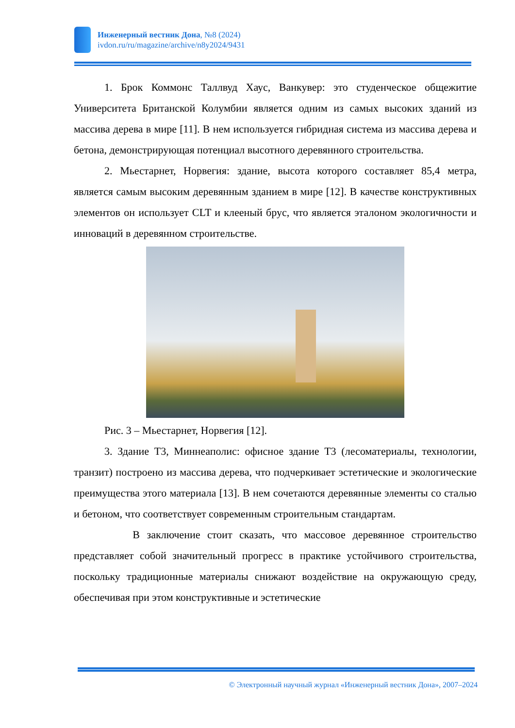Инженерный вестник Дона, №8 (2024)
ivdon.ru/ru/magazine/archive/n8y2024/9431
1. Брок Коммонс Таллвуд Хаус, Ванкувер: это студенческое общежитие Университета Британской Колумбии является одним из самых высоких зданий из массива дерева в мире [11]. В нем используется гибридная система из массива дерева и бетона, демонстрирующая потенциал высотного деревянного строительства.
2. Мьестарнет, Норвегия: здание, высота которого составляет 85,4 метра, является самым высоким деревянным зданием в мире [12]. В качестве конструктивных элементов он использует CLT и клееный брус, что является эталоном экологичности и инноваций в деревянном строительстве.
Рис. 3 – Мьестарнет, Норвегия [12].
3. Здание T3, Миннеаполис: офисное здание T3 (лесоматериалы, технологии, транзит) построено из массива дерева, что подчеркивает эстетические и экологические преимущества этого материала [13]. В нем сочетаются деревянные элементы со сталью и бетоном, что соответствует современным строительным стандартам.
В заключение стоит сказать, что массовое деревянное строительство представляет собой значительный прогресс в практике устойчивого строительства, поскольку традиционные материалы снижают воздействие на окружающую среду, обеспечивая при этом конструктивные и эстетические
© Электронный научный журнал «Инженерный вестник Дона», 2007–2024